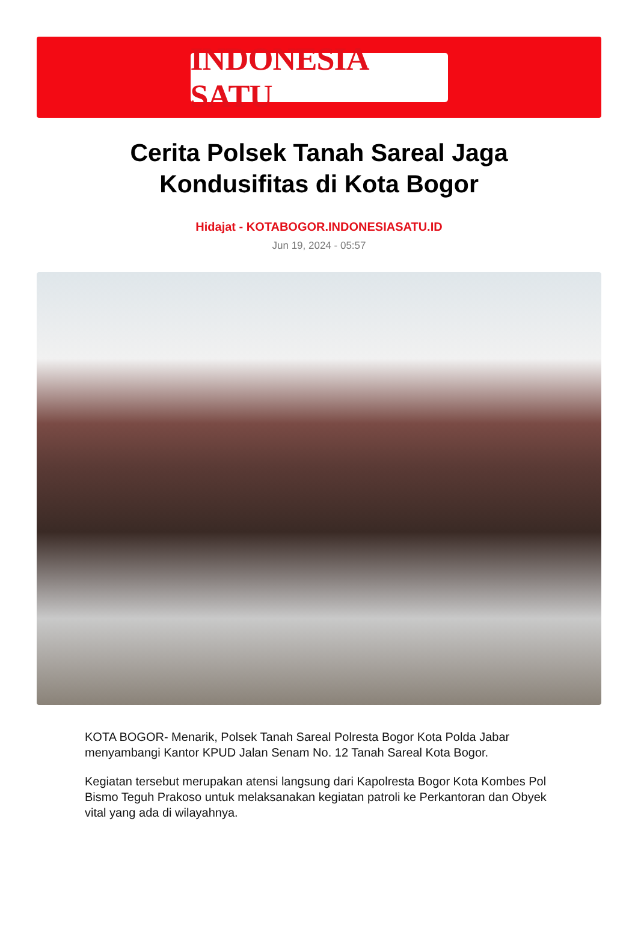INDONESIA SATU
Cerita Polsek Tanah Sareal Jaga Kondusifitas di Kota Bogor
Hidajat - KOTABOGOR.INDONESIASATU.ID
Jun 19, 2024 - 05:57
KOTA BOGOR- Menarik, Polsek Tanah Sareal Polresta Bogor Kota Polda Jabar menyambangi Kantor KPUD Jalan Senam No. 12 Tanah Sareal Kota Bogor.
Kegiatan tersebut merupakan atensi langsung dari Kapolresta Bogor Kota Kombes Pol Bismo Teguh Prakoso untuk melaksanakan kegiatan patroli ke Perkantoran dan Obyek vital yang ada di wilayahnya.